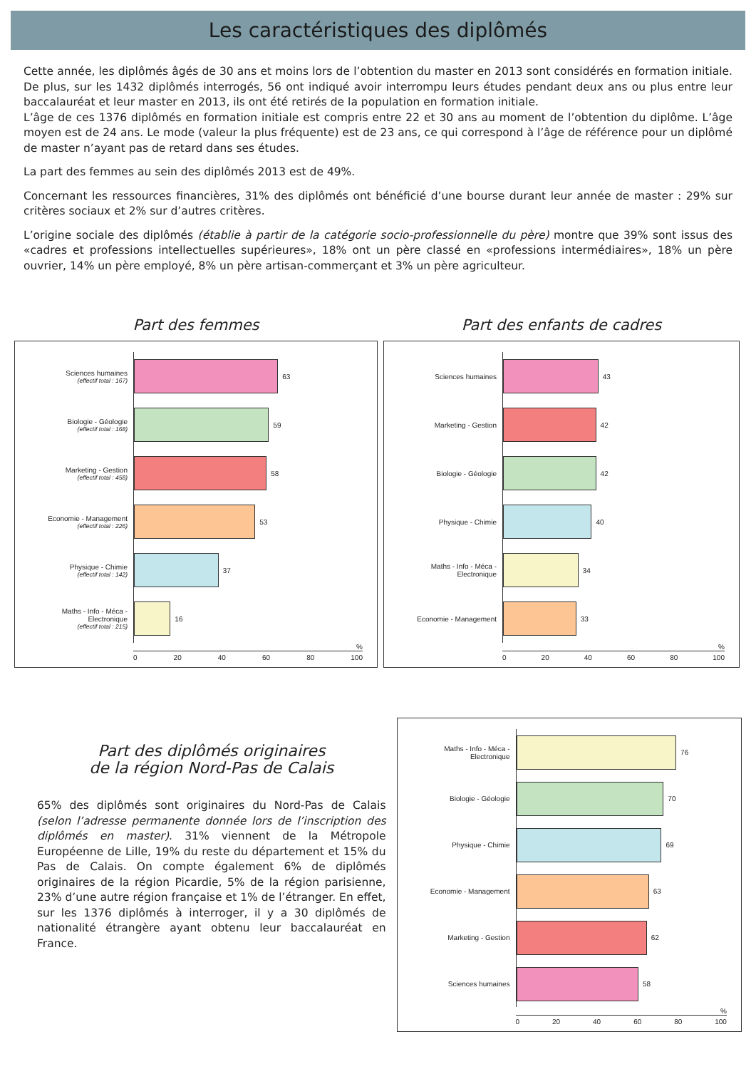Les caractéristiques des diplômés
Cette année, les diplômés âgés de 30 ans et moins lors de l’obtention du master en 2013 sont considérés en formation initiale. De plus, sur les 1432 diplômés interrogés, 56 ont indiqué avoir interrompu leurs études pendant deux ans ou plus entre leur baccalauréat et leur master en 2013, ils ont été retirés de la population en formation initiale.
L’âge de ces 1376 diplômés en formation initiale est compris entre 22 et 30 ans au moment de l’obtention du diplôme. L’âge moyen est de 24 ans. Le mode (valeur la plus fréquente) est de 23 ans, ce qui correspond à l’âge de référence pour un diplômé de master n’ayant pas de retard dans ses études.
La part des femmes au sein des diplômés 2013 est de 49%.
Concernant les ressources financières, 31% des diplômés ont bénéficié d’une bourse durant leur année de master : 29% sur critères sociaux et 2% sur d’autres critères.
L’origine sociale des diplômés (établie à partir de la catégorie socio-professionnelle du père) montre que 39% sont issus des «cadres et professions intellectuelles supérieures», 18% ont un père classé en «professions intermédiaires», 18% un père ouvrier, 14% un père employé, 8% un père artisan-commerçant et 3% un père agriculteur.
Part des femmes
Sciences humaines
(effectif total : 167)
63
Biologie - Géologie
(effectif total : 168)
59
Marketing - Gestion
(effectif total : 458)
58
Economie - Management
(effectif total : 226)
53
Physique - Chimie
(effectif total : 142)
37
Maths - Info - Méca - Electronique
(effectif total : 215)
16
%
0 20 40 60 80 100
Part des enfants de cadres
Sciences humaines
43
Marketing - Gestion
42
Biologie - Géologie
42
Physique - Chimie
40
Maths - Info - Méca - Electronique
34
Economie - Management
33
%
0 20 40 60 80 100
Part des diplômés originaires
de la région Nord-Pas de Calais
65% des diplômés sont originaires du Nord-Pas de Calais (selon l’adresse permanente donnée lors de l’inscription des diplômés en master). 31% viennent de la Métropole Européenne de Lille, 19% du reste du département et 15% du Pas de Calais. On compte également 6% de diplômés originaires de la région Picardie, 5% de la région parisienne, 23% d’une autre région française et 1% de l’étranger. En effet, sur les 1376 diplômés à interroger, il y a 30 diplômés de nationalité étrangère ayant obtenu leur baccalauréat en France.
Maths - Info - Méca - Electronique
76
Biologie - Géologie
70
Physique - Chimie
69
Economie - Management
63
Marketing - Gestion
62
Sciences humaines
58
%
0 20 40 60 80 100